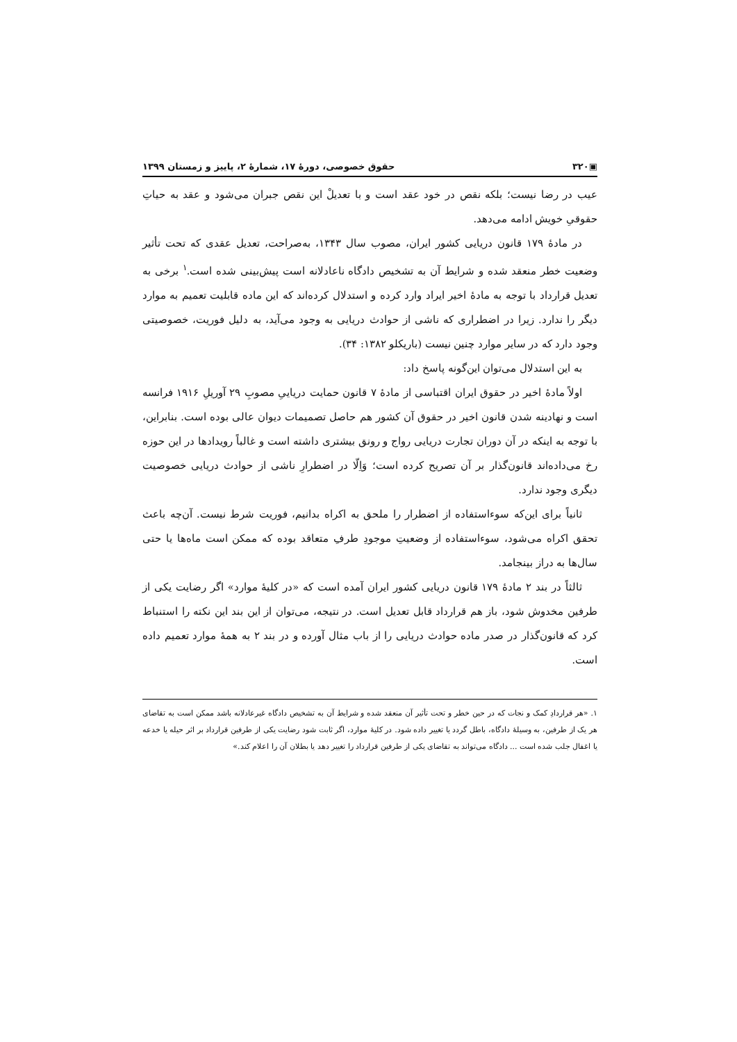▣۳۲۰ حقوق خصوصی، دورهٔ ۱۷، شمارهٔ ۲، پاییز و زمستان ۱۳۹۹
عیب در رضا نیست؛ بلکه نقص در خود عقد است و با تعدیلْ این نقص جبران می‌شود و عقد به حیاتِ حقوقیِ خویش ادامه می‌دهد.
در مادهٔ ۱۷۹ قانون دریایی کشور ایران، مصوب سال ۱۳۴۳، به‌صراحت، تعدیل عقدی که تحت تأثیر وضعیت خطر منعقد شده و شرایط آن به تشخیص دادگاه ناعادلانه است پیش‌بینی شده است.<sup>۱</sup> برخی به تعدیل قرارداد با توجه به مادهٔ اخیر ایراد وارد کرده و استدلال کرده‌اند که این ماده قابلیت تعمیم به موارد دیگر را ندارد. زیرا در اضطراری که ناشی از حوادث دریایی به وجود می‌آید، به دلیل فوریت، خصوصیتی وجود دارد که در سایر موارد چنین نیست (باریکلو ۱۳۸۲: ۳۴).
به این استدلال می‌توان این‌گونه پاسخ داد:
اولاً مادهٔ اخیر در حقوق ایران اقتباسی از مادهٔ ۷ قانون حمایت دریاییِ مصوبِ ۲۹ آوریلِ ۱۹۱۶ فرانسه است و نهادینه شدن قانون اخیر در حقوق آن کشور هم حاصل تصمیمات دیوان عالی بوده است. بنابراین، با توجه به اینکه در آن دوران تجارت دریایی رواج و رونق بیشتری داشته است و غالباً رویدادها در این حوزه رخ می‌داده‌اند قانون‌گذار بر آن تصریح کرده است؛ وَاِلّا در اضطرارِ ناشی از حوادث دریایی خصوصیت دیگری وجود ندارد.
ثانیاً برای این‌که سوءاستفاده از اضطرار را ملحق به اکراه بدانیم، فوریت شرط نیست. آن‌چه باعث تحقق اکراه می‌شود، سوءاستفاده از وضعیتِ موجودِ طرفِ متعاقد بوده که ممکن است ماه‌ها یا حتی سال‌ها به دراز بینجامد.
ثالثاً در بند ۲ مادهٔ ۱۷۹ قانون دریایی کشور ایران آمده است که «در کلیهٔ موارد» اگر رضایت یکی از طرفین مخدوش شود، باز هم قرارداد قابل تعدیل است. در نتیجه، می‌توان از این بند این نکته را استنباط کرد که قانون‌گذار در صدر ماده حوادث دریایی را از باب مثال آورده و در بند ۲ به همهٔ موارد تعمیم داده است.
۱. «هر قراردادِ کمک و نجات که در حین خطر و تحت تأثیر آن منعقد شده و شرایط آن به تشخیص دادگاه غیرعادلانه باشد ممکن است به تقاضای هر یک از طرفین، به وسیلهٔ دادگاه، باطل گردد یا تغییر داده شود. در کلیهٔ موارد، اگر ثابت شود رضایت یکی از طرفین قرارداد بر اثر حیله یا خدعه یا اغفال جلب شده است ... دادگاه می‌تواند به تقاضای یکی از طرفین قرارداد را تغییر دهد یا بطلان آن را اعلام کند.»